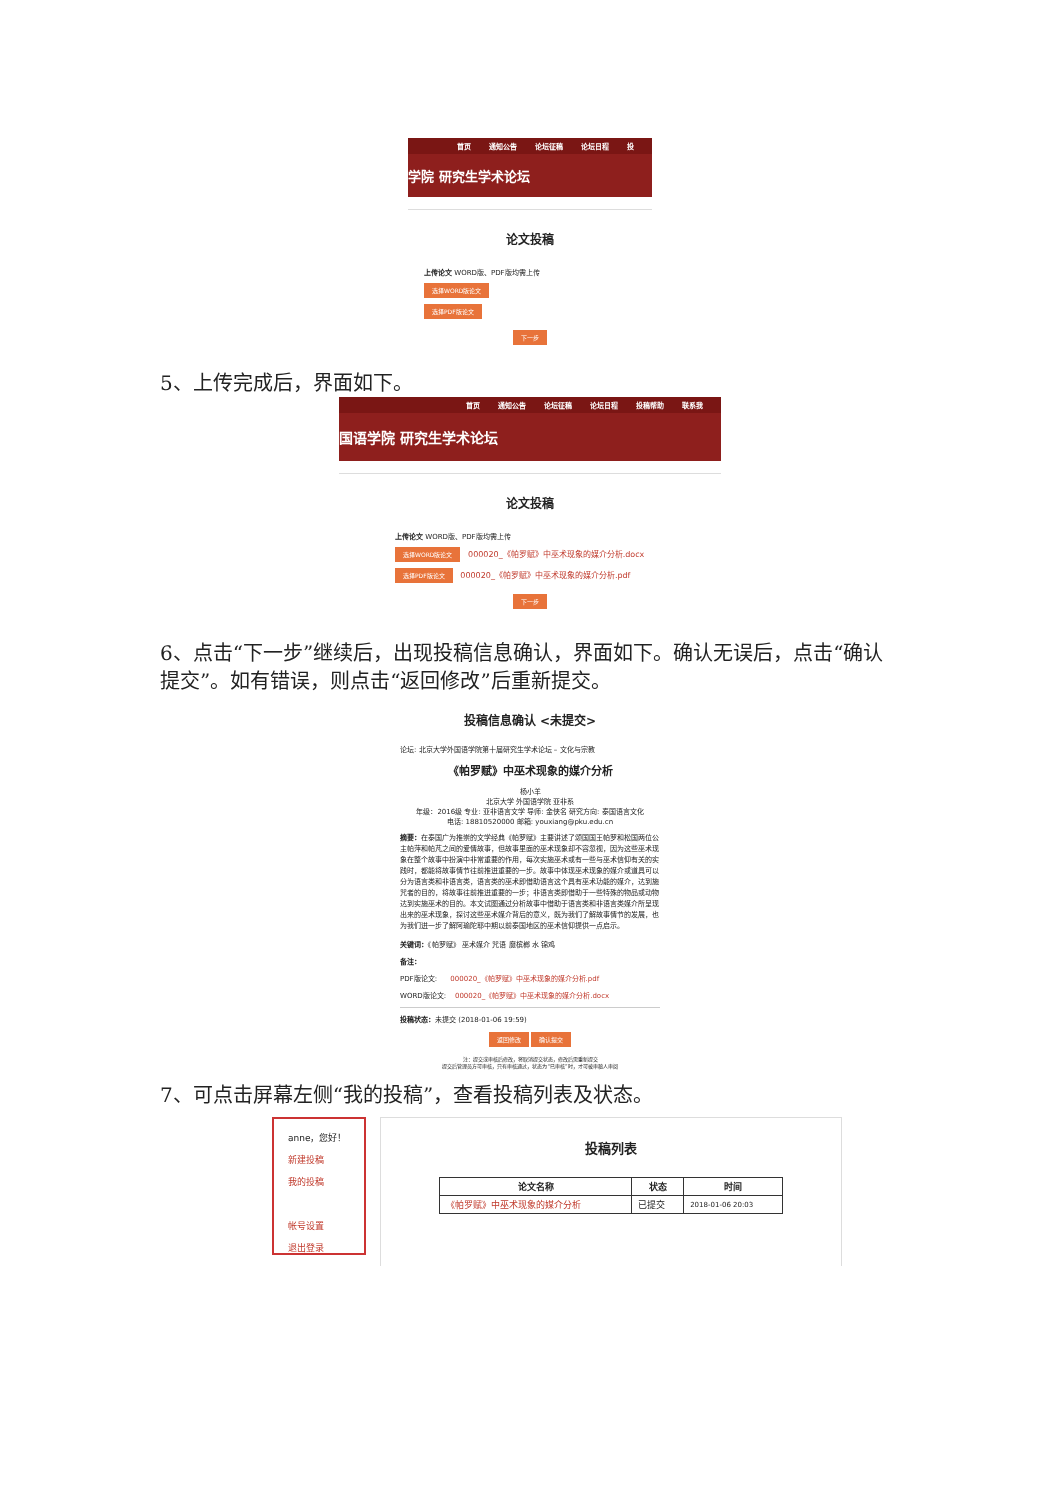首页 通知公告 论坛征稿 论坛日程 投
学院 研究生学术论坛
论文投稿
上传论文 WORD版、PDF版均需上传
选择WORD版论文
选择PDF版论文
下一步
5、上传完成后，界面如下。
首页 通知公告 论坛征稿 论坛日程 投稿帮助 联系我
国语学院 研究生学术论坛
论文投稿
上传论文 WORD版、PDF版均需上传
选择WORD版论文 000020_《帕罗赋》中巫术现象的媒介分析.docx
选择PDF版论文 000020_《帕罗赋》中巫术现象的媒介分析.pdf
下一步
6、点击“下一步”继续后，出现投稿信息确认，界面如下。确认无误后，点击“确认提交”。如有错误，则点击“返回修改”后重新提交。
投稿信息确认 <未提交>
论坛: 北京大学外国语学院第十届研究生学术论坛 – 文化与宗教
《帕罗赋》中巫术现象的媒介分析
杨小羊
北京大学 外国语学院 亚非系
年级：2016级 专业: 亚非语言文学 导师: 金侠名 研究方向: 泰国语言文化
电话: 18810520000 邮箱: youxiang@pku.edu.cn
摘要：在泰国广为推崇的文学经典《帕罗赋》主要讲述了颂国国王帕罗和松国两位公主帕萍和帕芃之间的爱情故事，但故事里面的巫术现象却不容忽视，因为这些巫术现象在整个故事中扮演中非常重要的作用，每次实施巫术或有一些与巫术信仰有关的实践时，都能将故事情节往前推进重要的一步。故事中体现巫术现象的媒介或道具可以分为语言类和非语言类，语言类的巫术即借助语言这个具有巫术功能的媒介，达到施咒者的目的，将故事往前推进重要的一步；非语言类即借助于一些特殊的物品或动物达到实施巫术的目的。本文试图通过分析故事中借助于语言类和非语言类媒介所呈现出来的巫术现象，探讨这些巫术媒介背后的意义，既为我们了解故事情节的发展，也为我们进一步了解阿瑜陀耶中期以前泰国地区的巫术信仰提供一点启示。
关键词：《帕罗赋》 巫术媒介 咒语 魔槟榔 水 锦鸡
备注：
PDF版论文: 000020_《帕罗赋》中巫术现象的媒介分析.pdf
WORD版论文: 000020_《帕罗赋》中巫术现象的媒介分析.docx
投稿状态：未提交 (2018-01-06 19:59)
返回修改 确认提交
注：提交或审核后修改，将取消提交状态，修改后需重新提交
提交后管理员方可审核，只有审核通过，状态为“已审核”时，才可被审稿人审阅
7、可点击屏幕左侧“我的投稿”，查看投稿列表及状态。
anne，您好！
新建投稿
我的投稿
帐号设置
退出登录
投稿列表
| 论文名称 | 状态 | 时间 |
| --- | --- | --- |
| 《帕罗赋》中巫术现象的媒介分析 | 已提交 | 2018-01-06 20:03 |